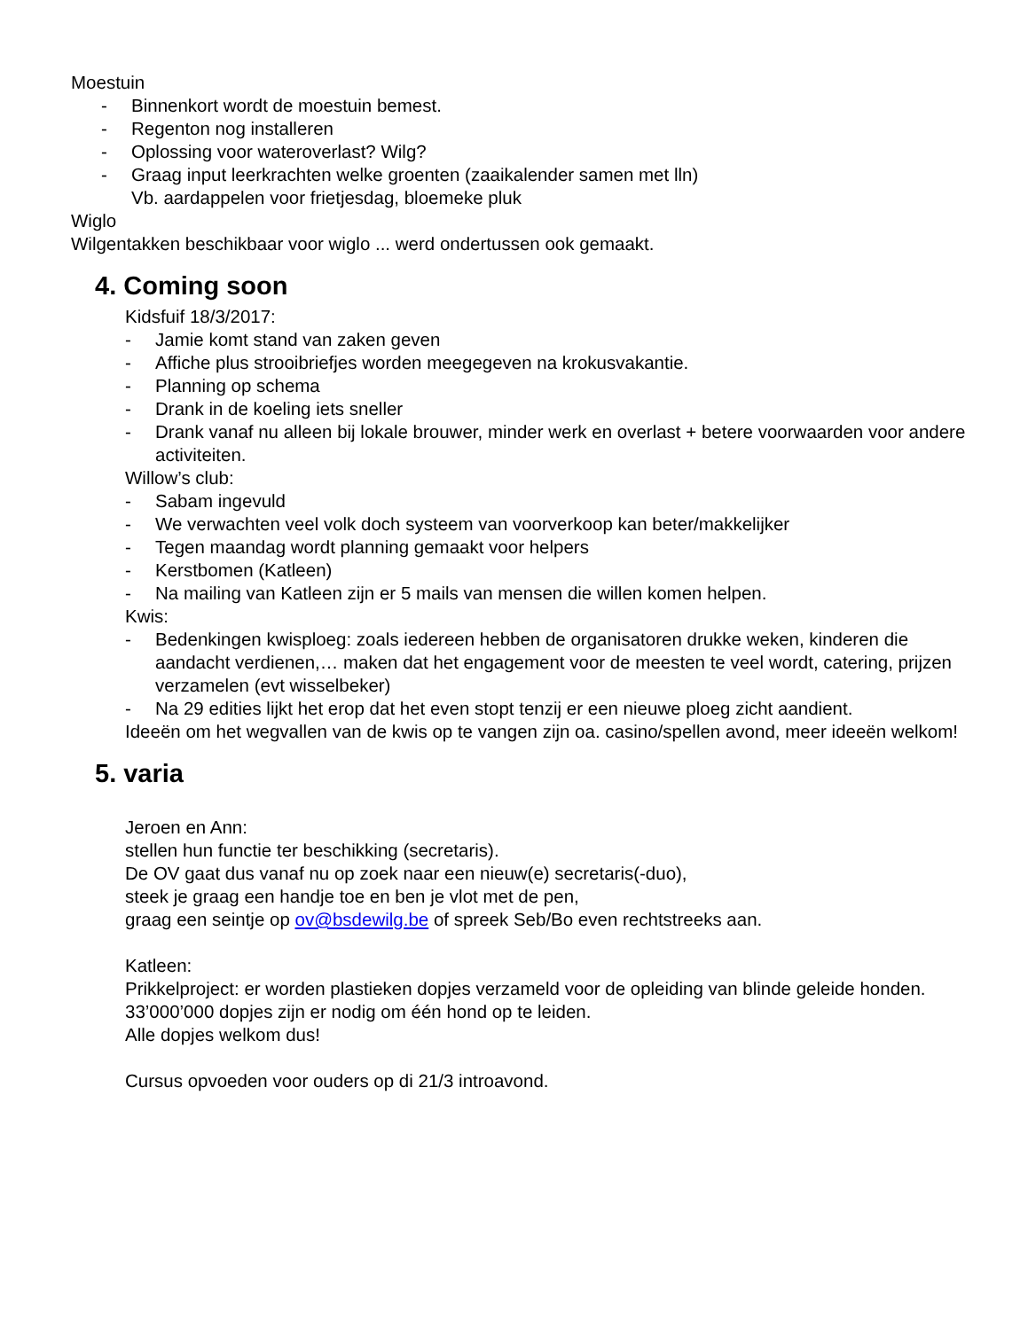Moestuin
- Binnenkort wordt de moestuin bemest.
- Regenton nog installeren
- Oplossing voor wateroverlast? Wilg?
- Graag input leerkrachten welke groenten (zaaikalender samen met lln)
Vb. aardappelen voor frietjesdag, bloemeke pluk
Wiglo
Wilgentakken beschikbaar voor wiglo ... werd ondertussen ook gemaakt.
4. Coming soon
Kidsfuif 18/3/2017:
- Jamie komt stand van zaken geven
- Affiche plus strooibriefjes worden meegegeven na krokusvakantie.
- Planning op schema
- Drank in de koeling iets sneller
- Drank vanaf nu alleen bij lokale brouwer, minder werk en overlast + betere voorwaarden voor andere activiteiten.
Willow’s club:
- Sabam ingevuld
- We verwachten veel volk doch systeem van voorverkoop kan beter/makkelijker
- Tegen maandag wordt planning gemaakt voor helpers
- Kerstbomen (Katleen)
- Na mailing van Katleen zijn er 5 mails van mensen die willen komen helpen.
Kwis:
- Bedenkingen kwisploeg: zoals iedereen hebben de organisatoren drukke weken, kinderen die aandacht verdienen,… maken dat het engagement voor de meesten te veel wordt, catering, prijzen verzamelen (evt wisselbeker)
- Na 29 edities lijkt het erop dat het even stopt tenzij er een nieuwe ploeg zicht aandient.
Ideeën om het wegvallen van de kwis op te vangen zijn oa. casino/spellen avond, meer ideeën welkom!
5. varia
Jeroen en Ann:
stellen hun functie ter beschikking (secretaris).
De OV gaat dus vanaf nu op zoek naar een nieuw(e) secretaris(-duo),
steek je graag een handje toe en ben je vlot met de pen,
graag een seintje op ov@bsdewilg.be of spreek Seb/Bo even rechtstreeks aan.
Katleen:
Prikkelproject: er worden plastieken dopjes verzameld voor de opleiding van blinde geleide honden. 33’000’000 dopjes zijn er nodig om één hond op te leiden.
Alle dopjes welkom dus!
Cursus opvoeden voor ouders op di 21/3 introavond.